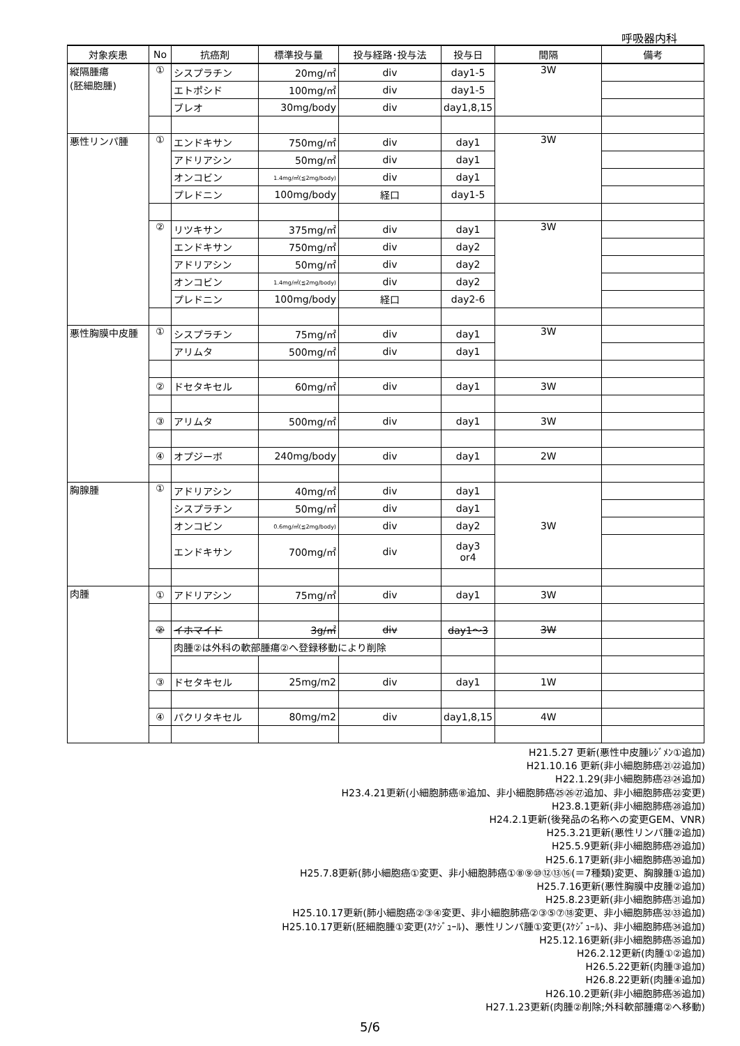呼吸器内科
| 対象疾患 | No | 抗癌剤 | 標準投与量 | 投与経路･投与法 | 投与日 | 間隔 | 備考 |
| --- | --- | --- | --- | --- | --- | --- | --- |
| 縦隔腫瘍 (胚細胞腫) | ① | シスプラチン | 20mg/㎡ | div | day1-5 | 3W | |
| | | エトポシド | 100mg/㎡ | div | day1-5 | | |
| | | ブレオ | 30mg/body | div | day1,8,15 | | |
| 悪性リンパ腫 | ① | エンドキサン | 750mg/㎡ | div | day1 | 3W | |
| | | アドリアシン | 50mg/㎡ | div | day1 | | |
| | | オンコビン | 1.4mg/㎡(≦2mg/body) | div | day1 | | |
| | | プレドニン | 100mg/body | 経口 | day1-5 | | |
| | ② | リツキサン | 375mg/㎡ | div | day1 | 3W | |
| | | エンドキサン | 750mg/㎡ | div | day2 | | |
| | | アドリアシン | 50mg/㎡ | div | day2 | | |
| | | オンコビン | 1.4mg/㎡(≦2mg/body) | div | day2 | | |
| | | プレドニン | 100mg/body | 経口 | day2-6 | | |
| 悪性胸膜中皮腫 | ① | シスプラチン | 75mg/㎡ | div | day1 | 3W | |
| | | アリムタ | 500mg/㎡ | div | day1 | | |
| | ② | ドセタキセル | 60mg/㎡ | div | day1 | 3W | |
| | ③ | アリムタ | 500mg/㎡ | div | day1 | 3W | |
| | ④ | オプジーボ | 240mg/body | div | day1 | 2W | |
| 胸腺腫 | ① | アドリアシン | 40mg/㎡ | div | day1 | 3W | |
| | | シスプラチン | 50mg/㎡ | div | day1 | | |
| | | オンコビン | 0.6mg/㎡(≦2mg/body) | div | day2 | | |
| | | エンドキサン | 700mg/㎡ | div | day3 or4 | | |
| 肉腫 | ① | アドリアシン | 75mg/㎡ | div | day1 | 3W | |
| | ② | イホマイド | 3g/㎡ | div | day1～3 | 3W | |
| | | 肉腫②は外科の軟部腫瘍②へ登録移動により削除 | | | | | |
| | ③ | ドセタキセル | 25mg/m2 | div | day1 | 1W | |
| | ④ | パクリタキセル | 80mg/m2 | div | day1,8,15 | 4W | |
H21.5.27 更新(悪性中皮腫ﾚｼﾞﾒﾝ①追加)
H21.10.16 更新(非小細胞肺癌㉑㉒追加)
H22.1.29(非小細胞肺癌㉓㉔追加)
H23.4.21更新(小細胞肺癌⑧追加、非小細胞肺癌㉕㉖㉗追加、非小細胞肺癌㉒変更)
H23.8.1更新(非小細胞肺癌㉘追加)
H24.2.1更新(後発品の名称への変更GEM、VNR)
H25.3.21更新(悪性リンパ腫②追加)
H25.5.9更新(非小細胞肺癌㉙追加)
H25.6.17更新(非小細胞肺癌㉚追加)
H25.7.8更新(肺小細胞癌①変更、非小細胞肺癌①⑧⑨⑩⑫⑬⑯(＝7種類)変更、胸腺腫①追加)
H25.7.16更新(悪性胸膜中皮腫②追加)
H25.8.23更新(非小細胞肺癌㉛追加)
H25.10.17更新(肺小細胞癌②③④変更、非小細胞肺癌②③⑤⑦⑱変更、非小細胞肺癌㉜㉝追加)
H25.10.17更新(胚細胞腫①変更(ｽｹｼﾞｭｰﾙ)、悪性リンパ腫①変更(ｽｹｼﾞｭｰﾙ)、非小細胞肺癌㉞追加)
H25.12.16更新(非小細胞肺癌㉟追加)
H26.2.12更新(肉腫①②追加)
H26.5.22更新(肉腫③追加)
H26.8.22更新(肉腫④追加)
H26.10.2更新(非小細胞肺癌㊱追加)
H27.1.23更新(肉腫②削除;外科軟部腫瘍②へ移動)
5/6